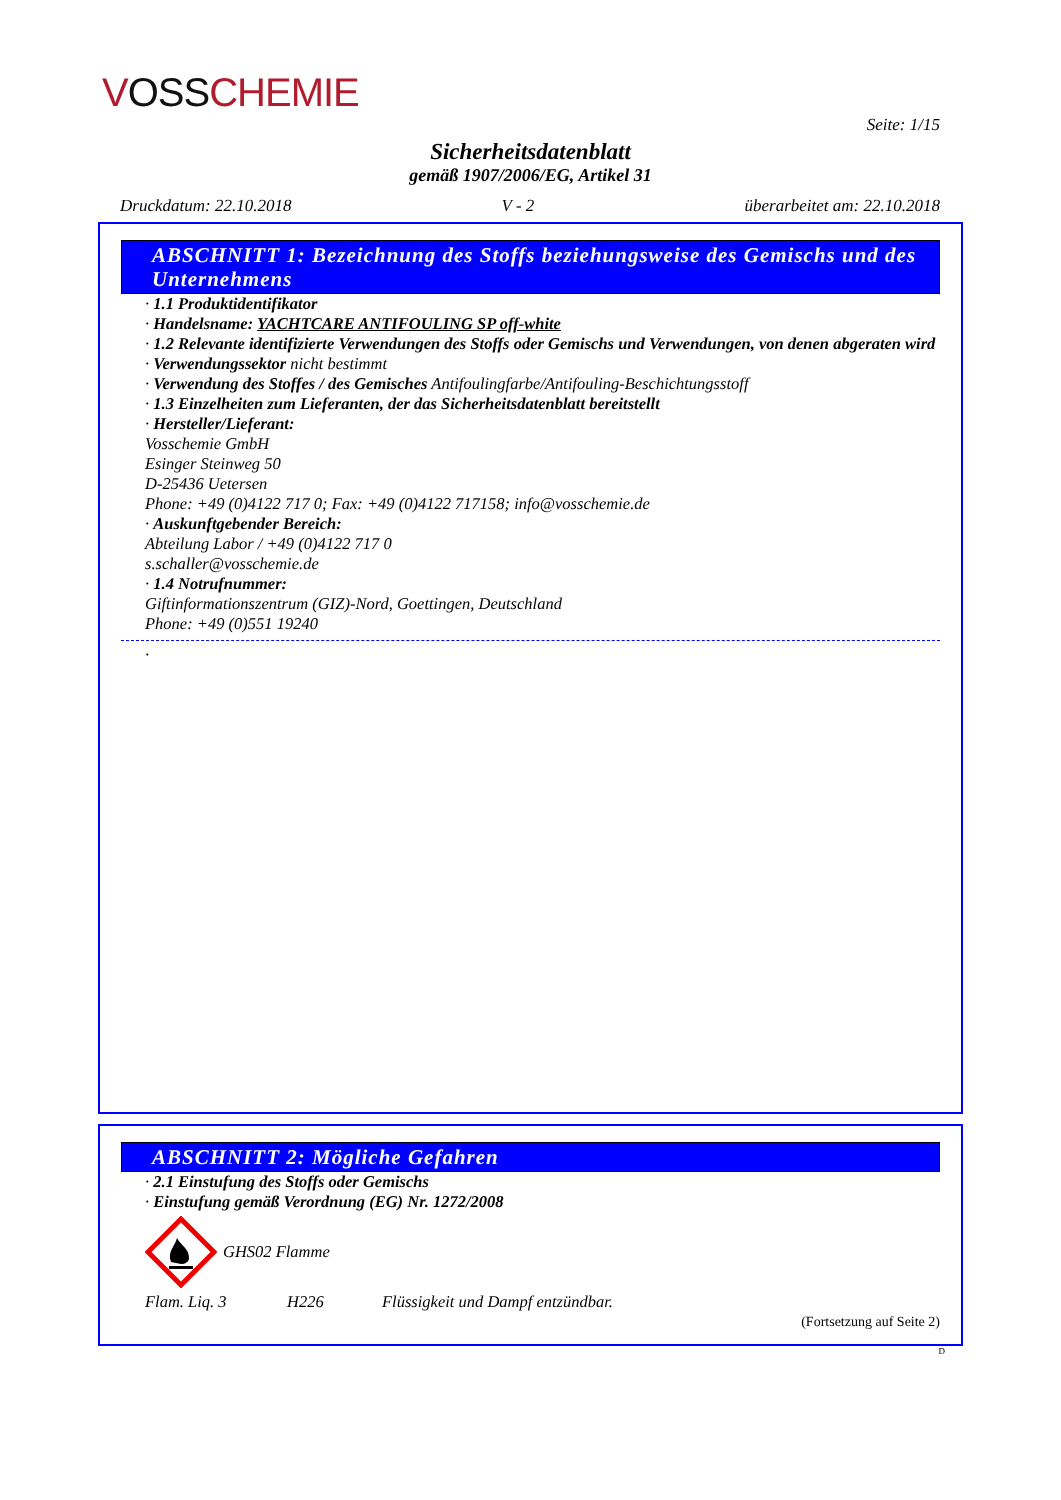VOSS CHEMIE
Seite: 1/15
Sicherheitsdatenblatt
gemäß 1907/2006/EG, Artikel 31
Druckdatum: 22.10.2018 V - 2 überarbeitet am: 22.10.2018
ABSCHNITT 1: Bezeichnung des Stoffs beziehungsweise des Gemischs und des Unternehmens
· 1.1 Produktidentifikator
· Handelsname: YACHTCARE ANTIFOULING SP off-white
· 1.2 Relevante identifizierte Verwendungen des Stoffs oder Gemischs und Verwendungen, von denen abgeraten wird
· Verwendungssektor nicht bestimmt
· Verwendung des Stoffes / des Gemisches Antifoulingfarbe/Antifouling-Beschichtungsstoff
· 1.3 Einzelheiten zum Lieferanten, der das Sicherheitsdatenblatt bereitstellt
· Hersteller/Lieferant:
Vosschemie GmbH
Esinger Steinweg 50
D-25436 Uetersen
Phone: +49 (0)4122 717 0; Fax: +49 (0)4122 717158; info@vosschemie.de
· Auskunftgebender Bereich:
Abteilung Labor / +49 (0)4122 717 0
s.schaller@vosschemie.de
· 1.4 Notrufnummer:
Giftinformationszentrum (GIZ)-Nord, Goettingen, Deutschland
Phone: +49 (0)551 19240
·
ABSCHNITT 2: Mögliche Gefahren
· 2.1 Einstufung des Stoffs oder Gemischs
· Einstufung gemäß Verordnung (EG) Nr. 1272/2008
GHS02 Flamme
Flam. Liq. 3 H226 Flüssigkeit und Dampf entzündbar.
(Fortsetzung auf Seite 2)
D